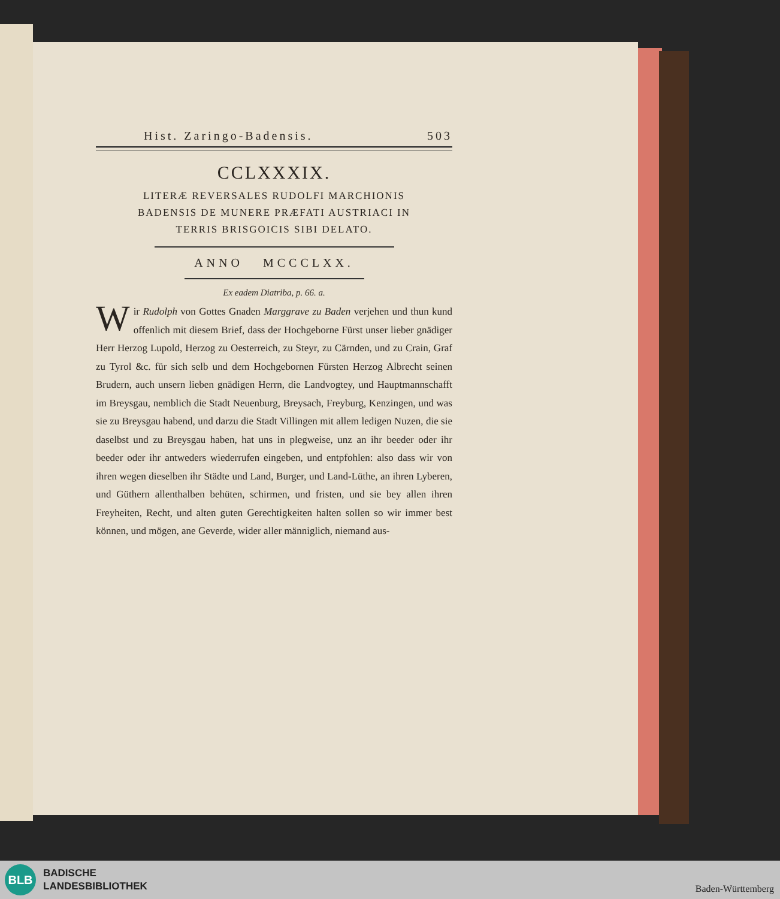Hist. Zaringo-Badensis. 503
CCLXXXIX.
LITERÆ REVERSALES RUDOLFI MARCHIONIS
BADENSIS DE MUNERE PRÆFATI AUSTRIACI IN
TERRIS BRISGOICIS SIBI DELATO.
ANNO MCCCLXX.
Ex eadem Diatriba, p. 66. a.
Wir Rudolph von Gottes Gnaden Marggrave zu Baden verjehen und thun kund offenlich mit diesem Brief, dass der Hochgeborne Fürst unser lieber gnädiger Herr Herzog Lupold, Herzog zu Oesterreich, zu Steyr, zu Cärnden, und zu Crain, Graf zu Tyrol &c. für sich selb und dem Hochgebornen Fürsten Herzog Albrecht seinen Brudern, auch unsern lieben gnädigen Herrn, die Landvogtey, und Hauptmannschafft im Breysgau, nemblich die Stadt Neuenburg, Breysach, Freyburg, Kenzingen, und was sie zu Breysgau habend, und darzu die Stadt Villingen mit allem ledigen Nuzen, die sie daselbst und zu Breysgau haben, hat uns in plegweise, unz an ihr beeder oder ihr beeder oder ihr antweders wiederrufen eingeben, und entpfohlen: also dass wir von ihren wegen dieselben ihr Städte und Land, Burger, und Land-Lüthe, an ihren Lyberen, und Güthern allenthalben behüten, schirmen, und fristen, und sie bey allen ihren Freyheiten, Recht, und alten guten Gerechtigkeiten halten sollen so wir immer best können, und mögen, ane Geverde, wider aller männiglich, niemand aus-
BLB
BADISCHE
LANDESBIBLIOTHEK
Baden-Württemberg